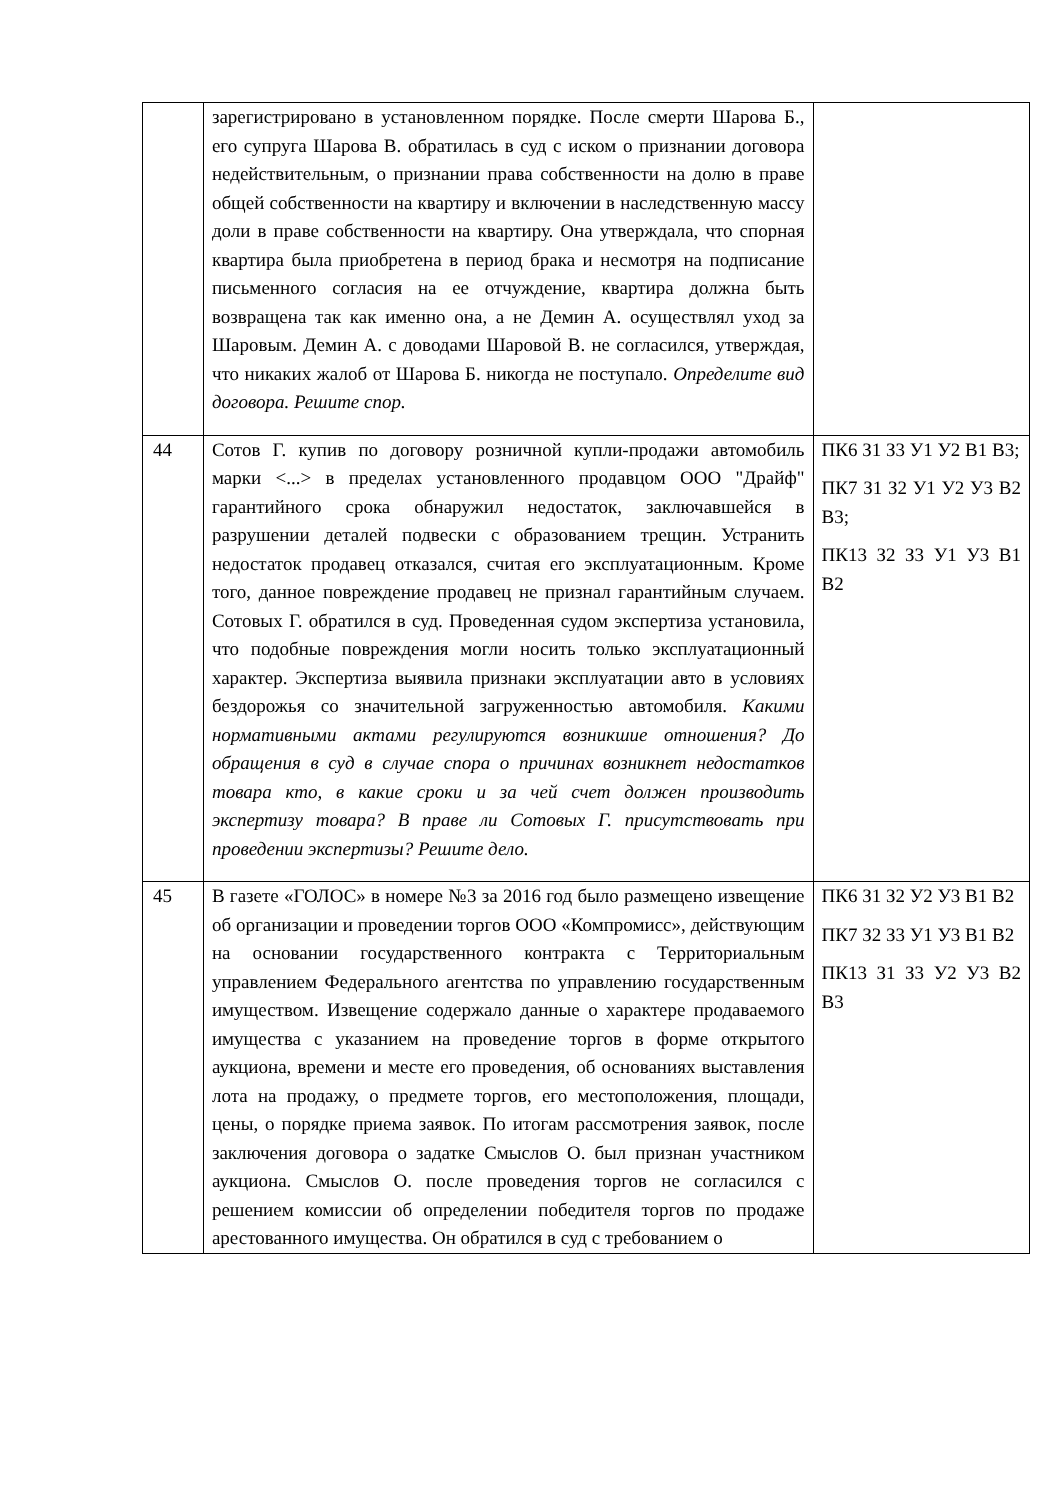| | зарегистрировано в установленном порядке. После смерти Шарова Б., его супруга Шарова В. обратилась в суд с иском о признании договора недействительным, о признании права собственности на долю в праве общей собственности на квартиру и включении в наследственную массу доли в праве собственности на квартиру. Она утверждала, что спорная квартира была приобретена в период брака и несмотря на подписание письменного согласия на ее отчуждение, квартира должна быть возвращена так как именно она, а не Демин А. осуществлял уход за Шаровым. Демин А. с доводами Шаровой В. не согласился, утверждая, что никаких жалоб от Шарова Б. никогда не поступало. Определите вид договора. Решите спор. | |
| 44 | Сотов Г. купив по договору розничной купли-продажи автомобиль марки <...> в пределах установленного продавцом ООО "Драйф" гарантийного срока обнаружил недостаток, заключавшейся в разрушении деталей подвески с образованием трещин. Устранить недостаток продавец отказался, считая его эксплуатационным. Кроме того, данное повреждение продавец не признал гарантийным случаем. Сотовых Г. обратился в суд. Проведенная судом экспертиза установила, что подобные повреждения могли носить только эксплуатационный характер. Экспертиза выявила признаки эксплуатации авто в условиях бездорожья со значительной загруженностью автомобиля. Какими нормативными актами регулируются возникшие отношения? До обращения в суд в случае спора о причинах возникнет недостатков товара кто, в какие сроки и за чей счет должен производить экспертизу товара? В праве ли Сотовых Г. присутствовать при проведении экспертизы? Решите дело. | ПК6 З1 З3 У1 У2 В1 В3; ПК7 З1 З2 У1 У2 У3 В2 В3; ПК13 З2 З3 У1 У3 В1 В2 |
| 45 | В газете «ГОЛОС» в номере №3 за 2016 год было размещено извещение об организации и проведении торгов ООО «Компромисс», действующим на основании государственного контракта с Территориальным управлением Федерального агентства по управлению государственным имуществом. Извещение содержало данные о характере продаваемого имущества с указанием на проведение торгов в форме открытого аукциона, времени и месте его проведения, об основаниях выставления лота на продажу, о предмете торгов, его местоположения, площади, цены, о порядке приема заявок. По итогам рассмотрения заявок, после заключения договора о задатке Смыслов О. был признан участником аукциона. Смыслов О. после проведения торгов не согласился с решением комиссии об определении победителя торгов по продаже арестованного имущества. Он обратился в суд с требованием о | ПК6 З1 З2 У2 У3 В1 В2 ПК7 З2 З3 У1 У3 В1 В2 ПК13 З1 З3 У2 У3 В2 В3 |